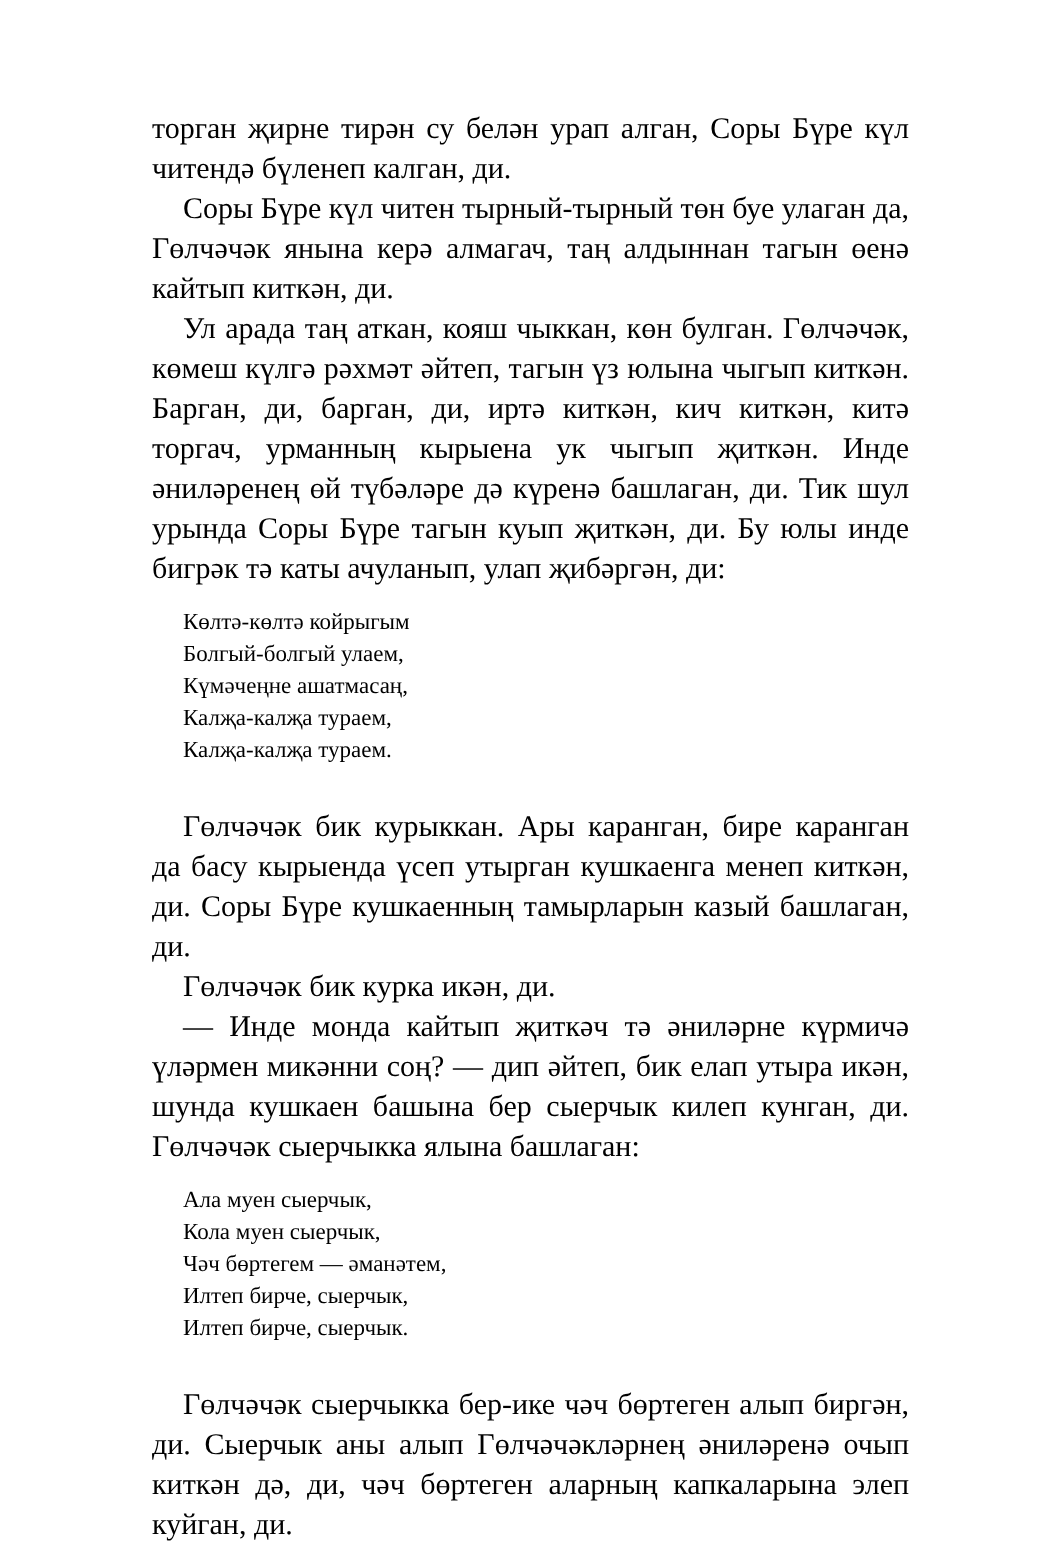торган җирне тирән су белән урап алган, Соры Бүре күл читендә бүленеп калган, ди.
Соры Бүре күл читен тырный-тырный төн буе улаган да, Гөлчәчәк янына керә алмагач, таң алдыннан тагын өенә кайтып киткән, ди.
Ул арада таң аткан, кояш чыккан, көн булган. Гөлчәчәк, көмеш күлгә рәхмәт әйтеп, тагын үз юлына чыгып киткән. Барган, ди, барган, ди, иртә киткән, кич киткән, китә торгач, урманның кырыена ук чыгып җиткән. Инде әниләренең өй түбәләре дә күренә башлаган, ди. Тик шул урында Соры Бүре тагын куып җиткән, ди. Бу юлы инде бигрәк тә каты ачуланып, улап җибәргән, ди:
Көлтә-көлтә койрыгым
Болгый-болгый улаем,
Күмәчеңне ашатмасаң,
Калҗа-калҗа тураем,
Калҗа-калҗа тураем.
Гөлчәчәк бик курыккан. Ары каранган, бире каранган да басу кырыенда үсеп утырган кушкаенга менеп киткән, ди. Соры Бүре кушкаенның тамырларын казый башлаган, ди.
Гөлчәчәк бик курка икән, ди.
— Инде монда кайтып җиткәч тә әниләрне күрмичә үләрмен микәнни соң? — дип әйтеп, бик елап утыра икән, шунда кушкаен башына бер сыерчык килеп кунган, ди. Гөлчәчәк сыерчыкка ялына башлаган:
Ала муен сыерчык,
Кола муен сыерчык,
Чәч бөртегем — әманәтем,
Илтеп бирче, сыерчык,
Илтеп бирче, сыерчык.
Гөлчәчәк сыерчыкка бер-ике чәч бөртеген алып биргән, ди. Сыерчык аны алып Гөлчәчәкләрнең әниләренә очып киткән дә, ди, чәч бөртеген аларның капкаларына элеп куйган, ди.